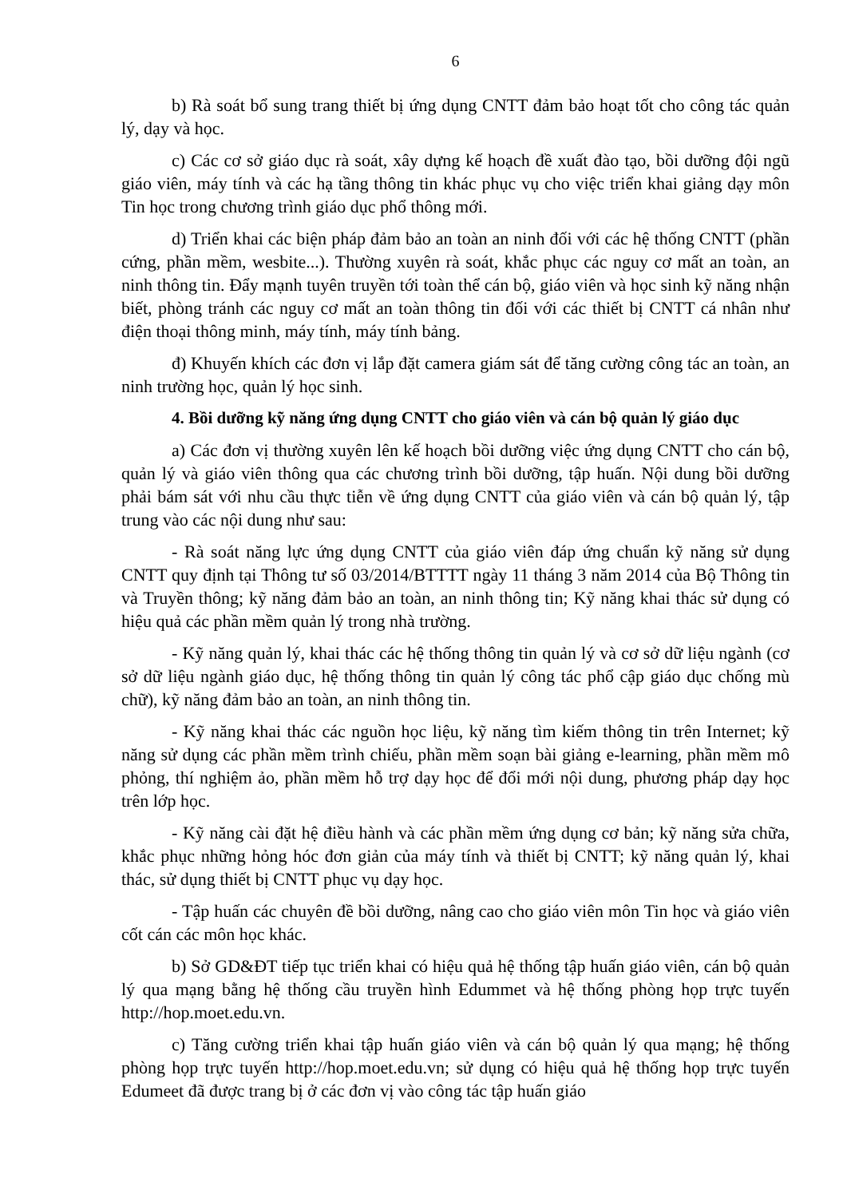6
b) Rà soát bổ sung trang thiết bị ứng dụng CNTT đảm bảo hoạt tốt cho công tác quản lý, dạy và học.
c) Các cơ sở giáo dục rà soát, xây dựng kế hoạch đề xuất đào tạo, bồi dưỡng đội ngũ giáo viên, máy tính và các hạ tầng thông tin khác phục vụ cho việc triển khai giảng dạy môn Tin học trong chương trình giáo dục phổ thông mới.
d) Triển khai các biện pháp đảm bảo an toàn an ninh đối với các hệ thống CNTT (phần cứng, phần mềm, wesbite...). Thường xuyên rà soát, khắc phục các nguy cơ mất an toàn, an ninh thông tin. Đẩy mạnh tuyên truyền tới toàn thể cán bộ, giáo viên và học sinh kỹ năng nhận biết, phòng tránh các nguy cơ mất an toàn thông tin đối với các thiết bị CNTT cá nhân như điện thoại thông minh, máy tính, máy tính bảng.
đ) Khuyến khích các đơn vị lắp đặt camera giám sát để tăng cường công tác an toàn, an ninh trường học, quản lý học sinh.
4. Bồi dưỡng kỹ năng ứng dụng CNTT cho giáo viên và cán bộ quản lý giáo dục
a) Các đơn vị thường xuyên lên kế hoạch bồi dưỡng việc ứng dụng CNTT cho cán bộ, quản lý và giáo viên thông qua các chương trình bồi dưỡng, tập huấn. Nội dung bồi dưỡng phải bám sát với nhu cầu thực tiễn về ứng dụng CNTT của giáo viên và cán bộ quản lý, tập trung vào các nội dung như sau:
- Rà soát năng lực ứng dụng CNTT của giáo viên đáp ứng chuẩn kỹ năng sử dụng CNTT quy định tại Thông tư số 03/2014/BTTTT ngày 11 tháng 3 năm 2014 của Bộ Thông tin và Truyền thông; kỹ năng đảm bảo an toàn, an ninh thông tin; Kỹ năng khai thác sử dụng có hiệu quả các phần mềm quản lý trong nhà trường.
- Kỹ năng quản lý, khai thác các hệ thống thông tin quản lý và cơ sở dữ liệu ngành (cơ sở dữ liệu ngành giáo dục, hệ thống thông tin quản lý công tác phổ cập giáo dục chống mù chữ), kỹ năng đảm bảo an toàn, an ninh thông tin.
- Kỹ năng khai thác các nguồn học liệu, kỹ năng tìm kiếm thông tin trên Internet; kỹ năng sử dụng các phần mềm trình chiếu, phần mềm soạn bài giảng e-learning, phần mềm mô phỏng, thí nghiệm ảo, phần mềm hỗ trợ dạy học để đổi mới nội dung, phương pháp dạy học trên lớp học.
- Kỹ năng cài đặt hệ điều hành và các phần mềm ứng dụng cơ bản; kỹ năng sửa chữa, khắc phục những hỏng hóc đơn giản của máy tính và thiết bị CNTT; kỹ năng quản lý, khai thác, sử dụng thiết bị CNTT phục vụ dạy học.
- Tập huấn các chuyên đề bồi dưỡng, nâng cao cho giáo viên môn Tin học và giáo viên cốt cán các môn học khác.
b) Sở GD&ĐT tiếp tục triển khai có hiệu quả hệ thống tập huấn giáo viên, cán bộ quản lý qua mạng bằng hệ thống cầu truyền hình Edummet và hệ thống phòng họp trực tuyến http://hop.moet.edu.vn.
c) Tăng cường triển khai tập huấn giáo viên và cán bộ quản lý qua mạng; hệ thống phòng họp trực tuyến http://hop.moet.edu.vn; sử dụng có hiệu quả hệ thống họp trực tuyến Edumeet đã được trang bị ở các đơn vị vào công tác tập huấn giáo